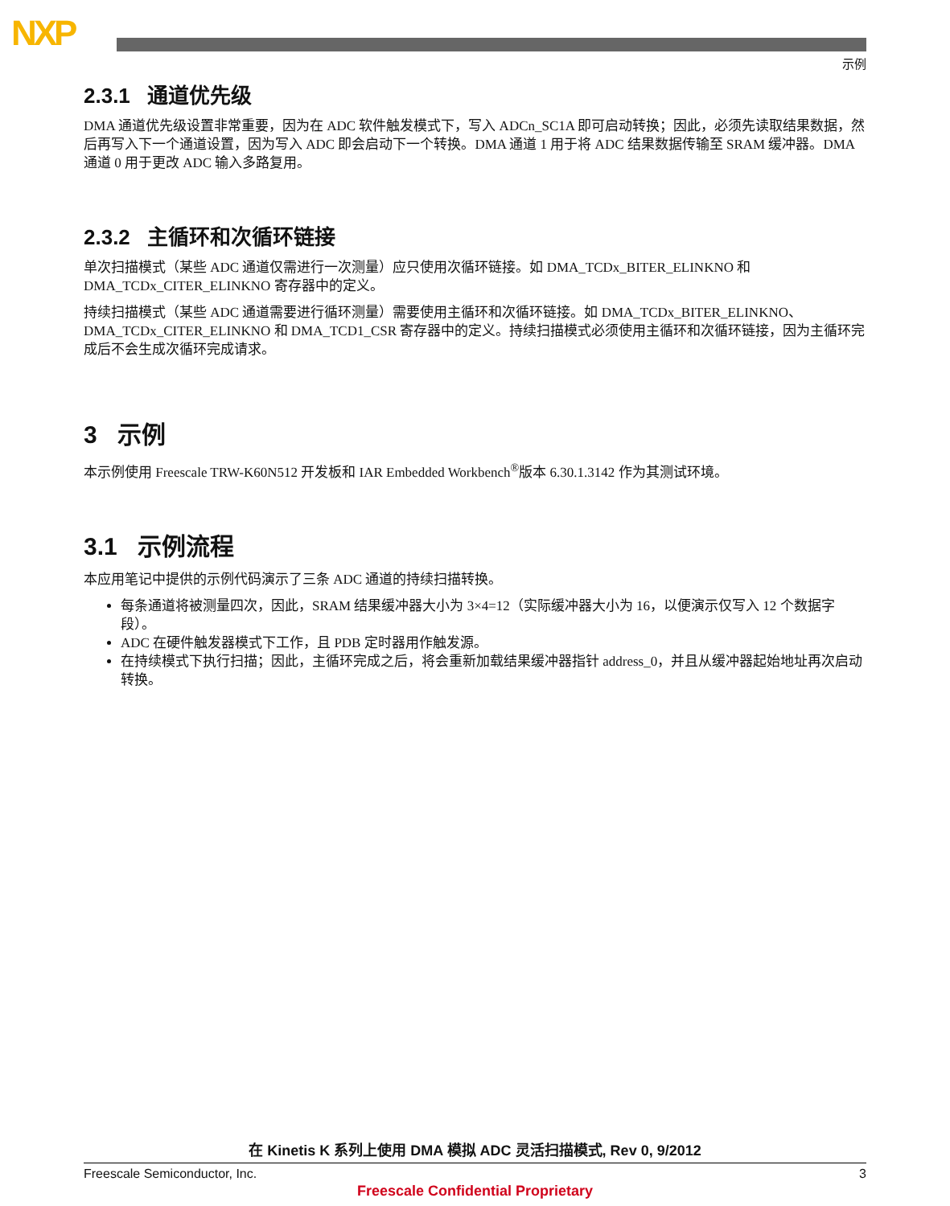NXP
示例
2.3.1 通道优先级
DMA 通道优先级设置非常重要，因为在 ADC 软件触发模式下，写入 ADCn_SC1A 即可启动转换；因此，必须先读取结果数据，然后再写入下一个通道设置，因为写入 ADC 即会启动下一个转换。DMA 通道 1 用于将 ADC 结果数据传输至 SRAM 缓冲器。DMA 通道 0 用于更改 ADC 输入多路复用。
2.3.2 主循环和次循环链接
单次扫描模式（某些 ADC 通道仅需进行一次测量）应只使用次循环链接。如 DMA_TCDx_BITER_ELINKNO 和 DMA_TCDx_CITER_ELINKNO 寄存器中的定义。
持续扫描模式（某些 ADC 通道需要进行循环测量）需要使用主循环和次循环链接。如 DMA_TCDx_BITER_ELINKNO、DMA_TCDx_CITER_ELINKNO 和 DMA_TCD1_CSR 寄存器中的定义。持续扫描模式必须使用主循环和次循环链接，因为主循环完成后不会生成次循环完成请求。
3 示例
本示例使用 Freescale TRW-K60N512 开发板和 IAR Embedded Workbench<sup>®</sup>版本 6.30.1.3142 作为其测试环境。
3.1 示例流程
本应用笔记中提供的示例代码演示了三条 ADC 通道的持续扫描转换。
每条通道将被测量四次，因此，SRAM 结果缓冲器大小为 3×4=12（实际缓冲器大小为 16，以便演示仅写入 12 个数据字段）。
ADC 在硬件触发器模式下工作，且 PDB 定时器用作触发源。
在持续模式下执行扫描；因此，主循环完成之后，将会重新加载结果缓冲器指针 address_0，并且从缓冲器起始地址再次启动转换。
在 Kinetis K 系列上使用 DMA 模拟 ADC 灵活扫描模式, Rev 0, 9/2012
Freescale Semiconductor, Inc. 3
Freescale Confidential Proprietary